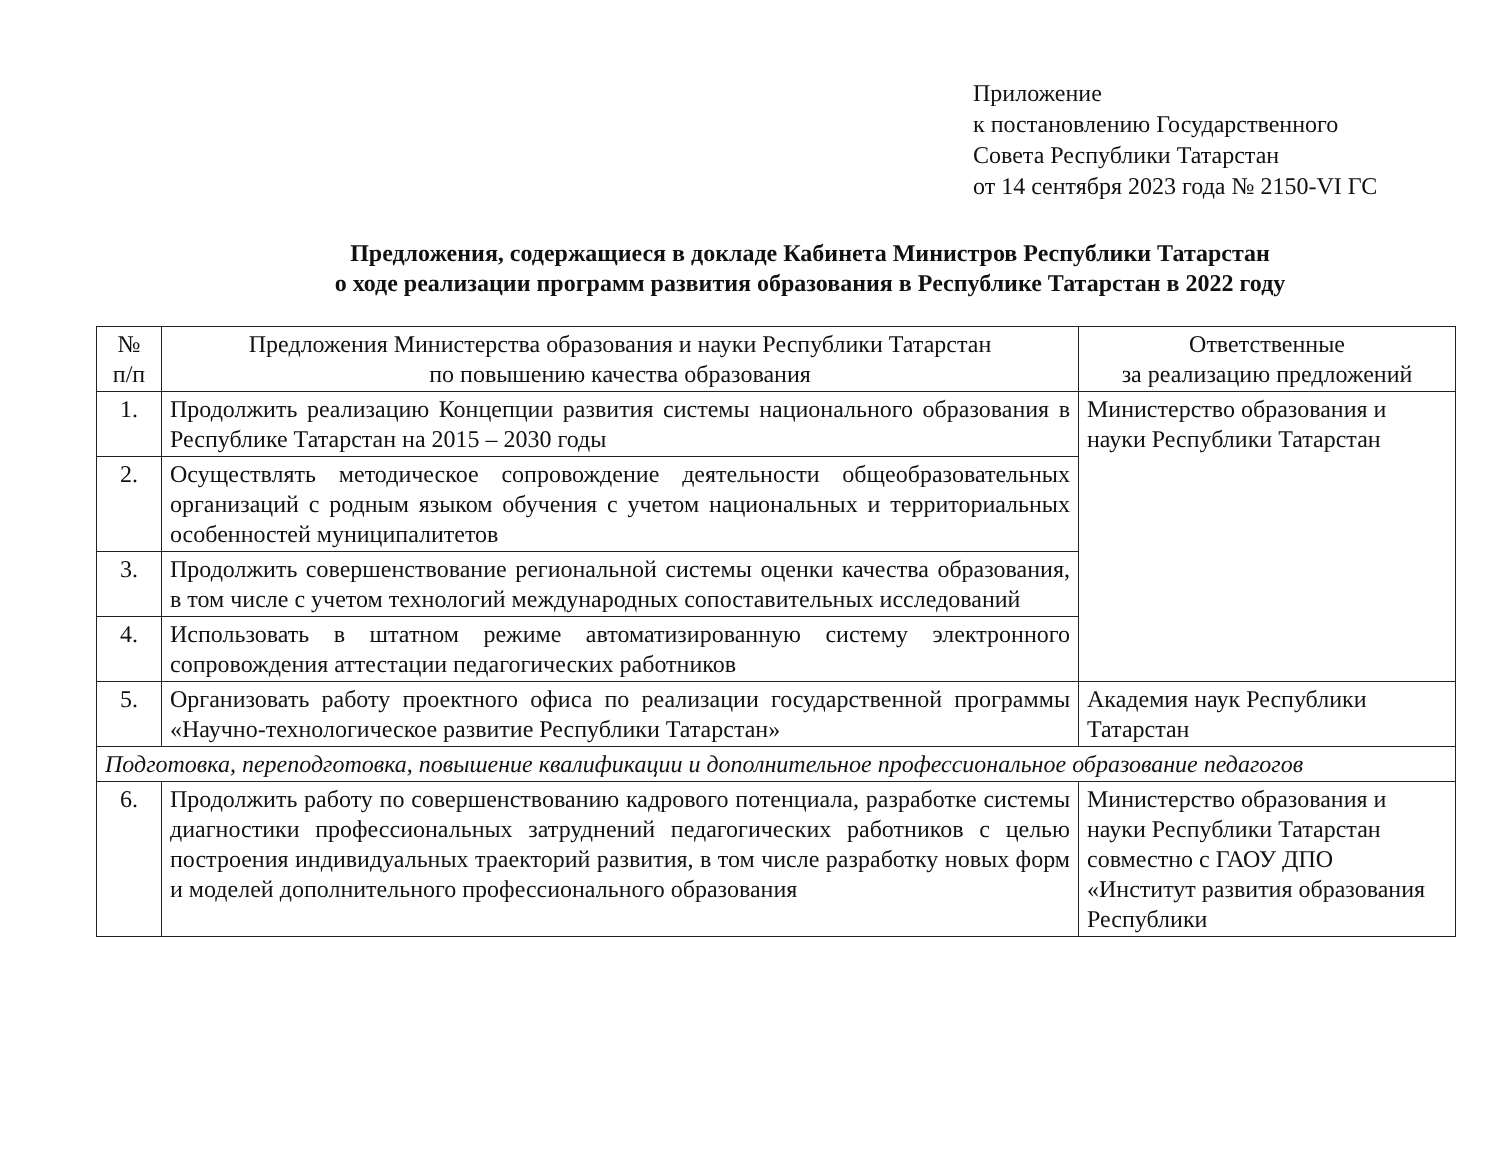Приложение
к постановлению Государственного
Совета Республики Татарстан
от 14 сентября 2023 года № 2150-VI ГС
Предложения, содержащиеся в докладе Кабинета Министров Республики Татарстан
о ходе реализации программ развития образования в Республике Татарстан в 2022 году
| № п/п | Предложения Министерства образования и науки Республики Татарстан по повышению качества образования | Ответственные за реализацию предложений |
| --- | --- | --- |
| 1. | Продолжить реализацию Концепции развития системы национального образования в Республике Татарстан на 2015 – 2030 годы | Министерство образования и науки Республики Татарстан |
| 2. | Осуществлять методическое сопровождение деятельности общеобразовательных организаций с родным языком обучения с учетом национальных и территориальных особенностей муниципалитетов | |
| 3. | Продолжить совершенствование региональной системы оценки качества образования, в том числе с учетом технологий международных сопоставительных исследований | |
| 4. | Использовать в штатном режиме автоматизированную систему электронного сопровождения аттестации педагогических работников | |
| 5. | Организовать работу проектного офиса по реализации государственной программы «Научно-технологическое развитие Республики Татарстан» | Академия наук Республики Татарстан |
| Подготовка, переподготовка, повышение квалификации и дополнительное профессиональное образование педагогов | | |
| 6. | Продолжить работу по совершенствованию кадрового потенциала, разработке системы диагностики профессиональных затруднений педагогических работников с целью построения индивидуальных траекторий развития, в том числе разработку новых форм и моделей дополнительного профессионального образования | Министерство образования и науки Республики Татарстан совместно с ГАОУ ДПО «Институт развития образования Республики |